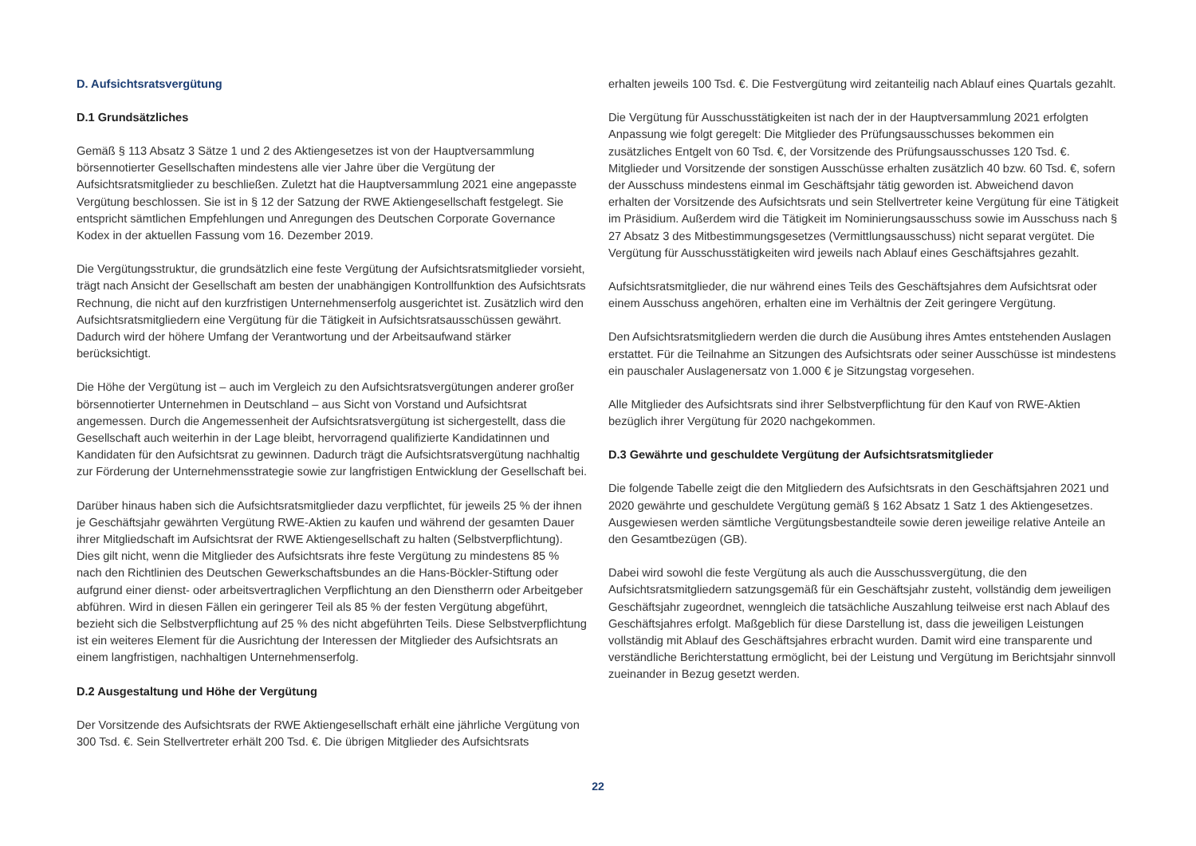D. Aufsichtsratsvergütung
D.1 Grundsätzliches
Gemäß § 113 Absatz 3 Sätze 1 und 2 des Aktiengesetzes ist von der Hauptversammlung börsennotierter Gesellschaften mindestens alle vier Jahre über die Vergütung der Aufsichtsratsmitglieder zu beschließen. Zuletzt hat die Hauptversammlung 2021 eine angepasste Vergütung beschlossen. Sie ist in § 12 der Satzung der RWE Aktiengesellschaft festgelegt. Sie entspricht sämtlichen Empfehlungen und Anregungen des Deutschen Corporate Governance Kodex in der aktuellen Fassung vom 16. Dezember 2019.
Die Vergütungsstruktur, die grundsätzlich eine feste Vergütung der Aufsichtsratsmitglieder vorsieht, trägt nach Ansicht der Gesellschaft am besten der unabhängigen Kontrollfunktion des Aufsichtsrats Rechnung, die nicht auf den kurzfristigen Unternehmenserfolg ausgerichtet ist. Zusätzlich wird den Aufsichtsratsmitgliedern eine Vergütung für die Tätigkeit in Aufsichtsratsausschüssen gewährt. Dadurch wird der höhere Umfang der Verantwortung und der Arbeitsaufwand stärker berücksichtigt.
Die Höhe der Vergütung ist – auch im Vergleich zu den Aufsichtsratsvergütungen anderer großer börsennotierter Unternehmen in Deutschland – aus Sicht von Vorstand und Aufsichtsrat angemessen. Durch die Angemessenheit der Aufsichtsratsvergütung ist sichergestellt, dass die Gesellschaft auch weiterhin in der Lage bleibt, hervorragend qualifizierte Kandidatinnen und Kandidaten für den Aufsichtsrat zu gewinnen. Dadurch trägt die Aufsichtsratsvergütung nachhaltig zur Förderung der Unternehmensstrategie sowie zur langfristigen Entwicklung der Gesellschaft bei.
Darüber hinaus haben sich die Aufsichtsratsmitglieder dazu verpflichtet, für jeweils 25 % der ihnen je Geschäftsjahr gewährten Vergütung RWE-Aktien zu kaufen und während der gesamten Dauer ihrer Mitgliedschaft im Aufsichtsrat der RWE Aktiengesellschaft zu halten (Selbstverpflichtung). Dies gilt nicht, wenn die Mitglieder des Aufsichtsrats ihre feste Vergütung zu mindestens 85 % nach den Richtlinien des Deutschen Gewerkschaftsbundes an die Hans-Böckler-Stiftung oder aufgrund einer dienst- oder arbeitsvertraglichen Verpflichtung an den Dienstherrn oder Arbeitgeber abführen. Wird in diesen Fällen ein geringerer Teil als 85 % der festen Vergütung abgeführt, bezieht sich die Selbstverpflichtung auf 25 % des nicht abgeführten Teils. Diese Selbstverpflichtung ist ein weiteres Element für die Ausrichtung der Interessen der Mitglieder des Aufsichtsrats an einem langfristigen, nachhaltigen Unternehmenserfolg.
D.2 Ausgestaltung und Höhe der Vergütung
Der Vorsitzende des Aufsichtsrats der RWE Aktiengesellschaft erhält eine jährliche Vergütung von 300 Tsd. €. Sein Stellvertreter erhält 200 Tsd. €. Die übrigen Mitglieder des Aufsichtsrats
erhalten jeweils 100 Tsd. €. Die Festvergütung wird zeitanteilig nach Ablauf eines Quartals gezahlt.
Die Vergütung für Ausschusstätigkeiten ist nach der in der Hauptversammlung 2021 erfolgten Anpassung wie folgt geregelt: Die Mitglieder des Prüfungsausschusses bekommen ein zusätzliches Entgelt von 60 Tsd. €, der Vorsitzende des Prüfungsausschusses 120 Tsd. €. Mitglieder und Vorsitzende der sonstigen Ausschüsse erhalten zusätzlich 40 bzw. 60 Tsd. €, sofern der Ausschuss mindestens einmal im Geschäftsjahr tätig geworden ist. Abweichend davon erhalten der Vorsitzende des Aufsichtsrats und sein Stellvertreter keine Vergütung für eine Tätigkeit im Präsidium. Außerdem wird die Tätigkeit im Nominierungsausschuss sowie im Ausschuss nach § 27 Absatz 3 des Mitbestimmungsgesetzes (Vermittlungsausschuss) nicht separat vergütet. Die Vergütung für Ausschusstätigkeiten wird jeweils nach Ablauf eines Geschäftsjahres gezahlt.
Aufsichtsratsmitglieder, die nur während eines Teils des Geschäftsjahres dem Aufsichtsrat oder einem Ausschuss angehören, erhalten eine im Verhältnis der Zeit geringere Vergütung.
Den Aufsichtsratsmitgliedern werden die durch die Ausübung ihres Amtes entstehenden Auslagen erstattet. Für die Teilnahme an Sitzungen des Aufsichtsrats oder seiner Ausschüsse ist mindestens ein pauschaler Auslagenersatz von 1.000 € je Sitzungstag vorgesehen.
Alle Mitglieder des Aufsichtsrats sind ihrer Selbstverpflichtung für den Kauf von RWE-Aktien bezüglich ihrer Vergütung für 2020 nachgekommen.
D.3 Gewährte und geschuldete Vergütung der Aufsichtsratsmitglieder
Die folgende Tabelle zeigt die den Mitgliedern des Aufsichtsrats in den Geschäftsjahren 2021 und 2020 gewährte und geschuldete Vergütung gemäß § 162 Absatz 1 Satz 1 des Aktiengesetzes. Ausgewiesen werden sämtliche Vergütungsbestandteile sowie deren jeweilige relative Anteile an den Gesamtbezügen (GB).
Dabei wird sowohl die feste Vergütung als auch die Ausschussvergütung, die den Aufsichtsratsmitgliedern satzungsgemäß für ein Geschäftsjahr zusteht, vollständig dem jeweiligen Geschäftsjahr zugeordnet, wenngleich die tatsächliche Auszahlung teilweise erst nach Ablauf des Geschäftsjahres erfolgt. Maßgeblich für diese Darstellung ist, dass die jeweiligen Leistungen vollständig mit Ablauf des Geschäftsjahres erbracht wurden. Damit wird eine transparente und verständliche Berichterstattung ermöglicht, bei der Leistung und Vergütung im Berichtsjahr sinnvoll zueinander in Bezug gesetzt werden.
22